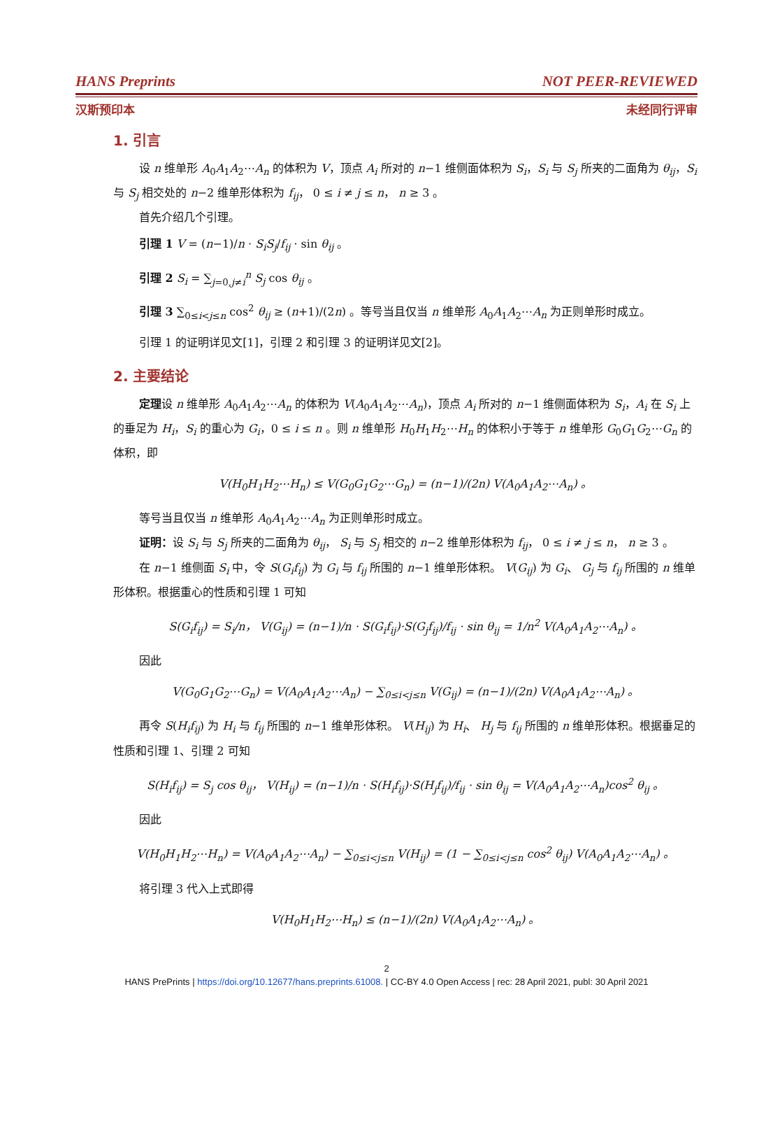HANS Preprints NOT PEER-REVIEWED
汉斯预印本 未经同行评审
1. 引言
设 n 维单形 A<sub>0</sub>A<sub>1</sub>A<sub>2</sub>⋯A<sub>n</sub> 的体积为 V，顶点 A<sub>i</sub> 所对的 n−1 维侧面体积为 S<sub>i</sub>，S<sub>i</sub> 与 S<sub>j</sub> 所夹的二面角为 θ<sub>ij</sub>，S<sub>i</sub> 与 S<sub>j</sub> 相交处的 n−2 维单形体积为 f<sub>ij</sub>， 0 ≤ i ≠ j ≤ n， n ≥ 3 。
首先介绍几个引理。
引理 1 V = (n−1)/n · S<sub>i</sub>S<sub>j</sub>/f<sub>ij</sub> · sin θ<sub>ij</sub> 。
引理 2 S<sub>i</sub> = ∑<sub>j=0,j≠i</sub><sup>n</sup> S<sub>j</sub> cos θ<sub>ij</sub> 。
引理 3 ∑<sub>0≤i<j≤n</sub> cos<sup>2</sup> θ<sub>ij</sub> ≥ (n+1)/(2n) 。等号当且仅当 n 维单形 A<sub>0</sub>A<sub>1</sub>A<sub>2</sub>⋯A<sub>n</sub> 为正则单形时成立。
引理 1 的证明详见文[1]，引理 2 和引理 3 的证明详见文[2]。
2. 主要结论
定理设 n 维单形 A<sub>0</sub>A<sub>1</sub>A<sub>2</sub>⋯A<sub>n</sub> 的体积为 V(A<sub>0</sub>A<sub>1</sub>A<sub>2</sub>⋯A<sub>n</sub>)，顶点 A<sub>i</sub> 所对的 n−1 维侧面体积为 S<sub>i</sub>，A<sub>i</sub> 在 S<sub>i</sub> 上的垂足为 H<sub>i</sub>，S<sub>i</sub> 的重心为 G<sub>i</sub>，0 ≤ i ≤ n 。则 n 维单形 H<sub>0</sub>H<sub>1</sub>H<sub>2</sub>⋯H<sub>n</sub> 的体积小于等于 n 维单形 G<sub>0</sub>G<sub>1</sub>G<sub>2</sub>⋯G<sub>n</sub> 的体积，即
V(H<sub>0</sub>H<sub>1</sub>H<sub>2</sub>⋯H<sub>n</sub>) ≤ V(G<sub>0</sub>G<sub>1</sub>G<sub>2</sub>⋯G<sub>n</sub>) = (n−1)/(2n) V(A<sub>0</sub>A<sub>1</sub>A<sub>2</sub>⋯A<sub>n</sub>) 。
等号当且仅当 n 维单形 A<sub>0</sub>A<sub>1</sub>A<sub>2</sub>⋯A<sub>n</sub> 为正则单形时成立。
证明：设 S<sub>i</sub> 与 S<sub>j</sub> 所夹的二面角为 θ<sub>ij</sub>， S<sub>i</sub> 与 S<sub>j</sub> 相交的 n−2 维单形体积为 f<sub>ij</sub>， 0 ≤ i ≠ j ≤ n， n ≥ 3 。
在 n−1 维侧面 S<sub>i</sub> 中，令 S(G<sub>i</sub>f<sub>ij</sub>) 为 G<sub>i</sub> 与 f<sub>ij</sub> 所围的 n−1 维单形体积。 V(G<sub>ij</sub>) 为 G<sub>i</sub>、 G<sub>j</sub> 与 f<sub>ij</sub> 所围的 n 维单形体积。根据重心的性质和引理 1 可知
S(G<sub>i</sub>f<sub>ij</sub>) = S<sub>i</sub>/n， V(G<sub>ij</sub>) = (n−1)/n · S(G<sub>i</sub>f<sub>ij</sub>)·S(G<sub>j</sub>f<sub>ij</sub>)/f<sub>ij</sub> · sin θ<sub>ij</sub> = 1/n<sup>2</sup> V(A<sub>0</sub>A<sub>1</sub>A<sub>2</sub>⋯A<sub>n</sub>) 。
因此
V(G<sub>0</sub>G<sub>1</sub>G<sub>2</sub>⋯G<sub>n</sub>) = V(A<sub>0</sub>A<sub>1</sub>A<sub>2</sub>⋯A<sub>n</sub>) − ∑<sub>0≤i<j≤n</sub> V(G<sub>ij</sub>) = (n−1)/(2n) V(A<sub>0</sub>A<sub>1</sub>A<sub>2</sub>⋯A<sub>n</sub>) 。
再令 S(H<sub>i</sub>f<sub>ij</sub>) 为 H<sub>i</sub> 与 f<sub>ij</sub> 所围的 n−1 维单形体积。 V(H<sub>ij</sub>) 为 H<sub>i</sub>、 H<sub>j</sub> 与 f<sub>ij</sub> 所围的 n 维单形体积。根据垂足的性质和引理 1、引理 2 可知
S(H<sub>i</sub>f<sub>ij</sub>) = S<sub>j</sub> cos θ<sub>ij</sub>， V(H<sub>ij</sub>) = (n−1)/n · S(H<sub>i</sub>f<sub>ij</sub>)·S(H<sub>j</sub>f<sub>ij</sub>)/f<sub>ij</sub> · sin θ<sub>ij</sub> = V(A<sub>0</sub>A<sub>1</sub>A<sub>2</sub>⋯A<sub>n</sub>)cos<sup>2</sup> θ<sub>ij</sub> 。
因此
V(H<sub>0</sub>H<sub>1</sub>H<sub>2</sub>⋯H<sub>n</sub>) = V(A<sub>0</sub>A<sub>1</sub>A<sub>2</sub>⋯A<sub>n</sub>) − ∑<sub>0≤i<j≤n</sub> V(H<sub>ij</sub>) = (1 − ∑<sub>0≤i<j≤n</sub> cos<sup>2</sup> θ<sub>ij</sub>) V(A<sub>0</sub>A<sub>1</sub>A<sub>2</sub>⋯A<sub>n</sub>) 。
将引理 3 代入上式即得
V(H<sub>0</sub>H<sub>1</sub>H<sub>2</sub>⋯H<sub>n</sub>) ≤ (n−1)/(2n) V(A<sub>0</sub>A<sub>1</sub>A<sub>2</sub>⋯A<sub>n</sub>) 。
2
HANS PrePrints | https://doi.org/10.12677/hans.preprints.61008. | CC-BY 4.0 Open Access | rec: 28 April 2021, publ: 30 April 2021